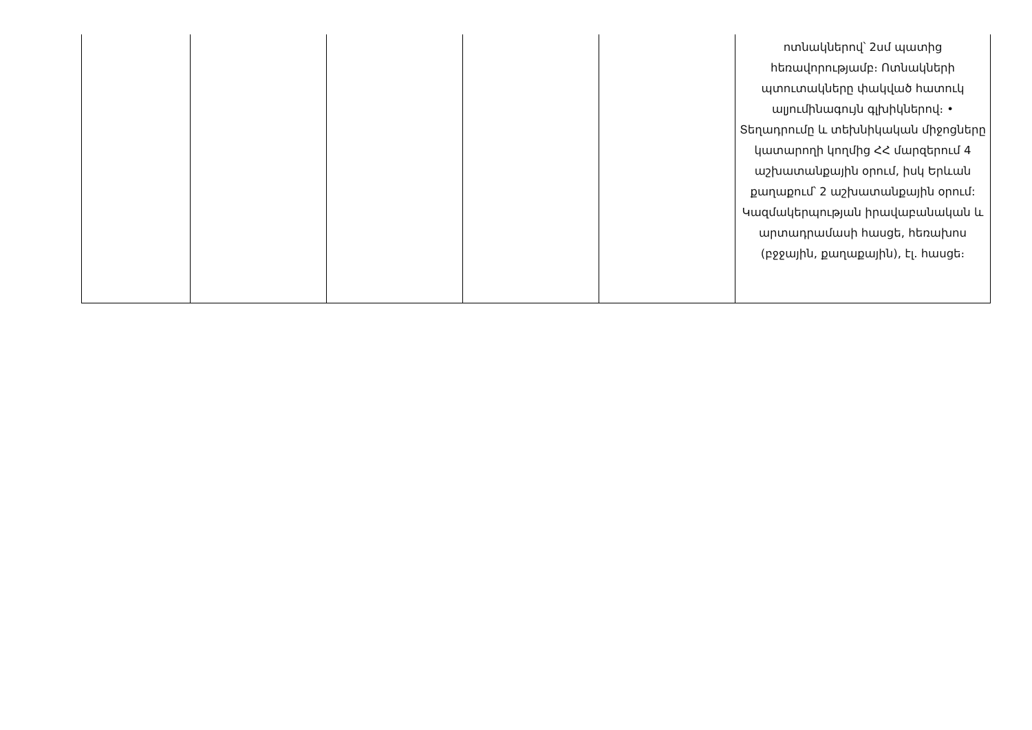| | | | | | ոտնակներով՝ 2սմ պատից հեռավորությամբ։ Ոտնակների պտուտակները փակված հատուկ ալյումինագույն գլխիկներով։ • Տեղադրումը և տեխնիկական միջոցները կատարողի կողմից ՀՀ մարզերում 4 աշխատանքային օրում, իսկ Երևան քաղաքում՝ 2 աշխատանքային օրում: Կազմակերպության իրավաբանական և արտադրամասի հասցե, հեռախոս (բջջային, քաղաքային), էլ. հասցե։ |